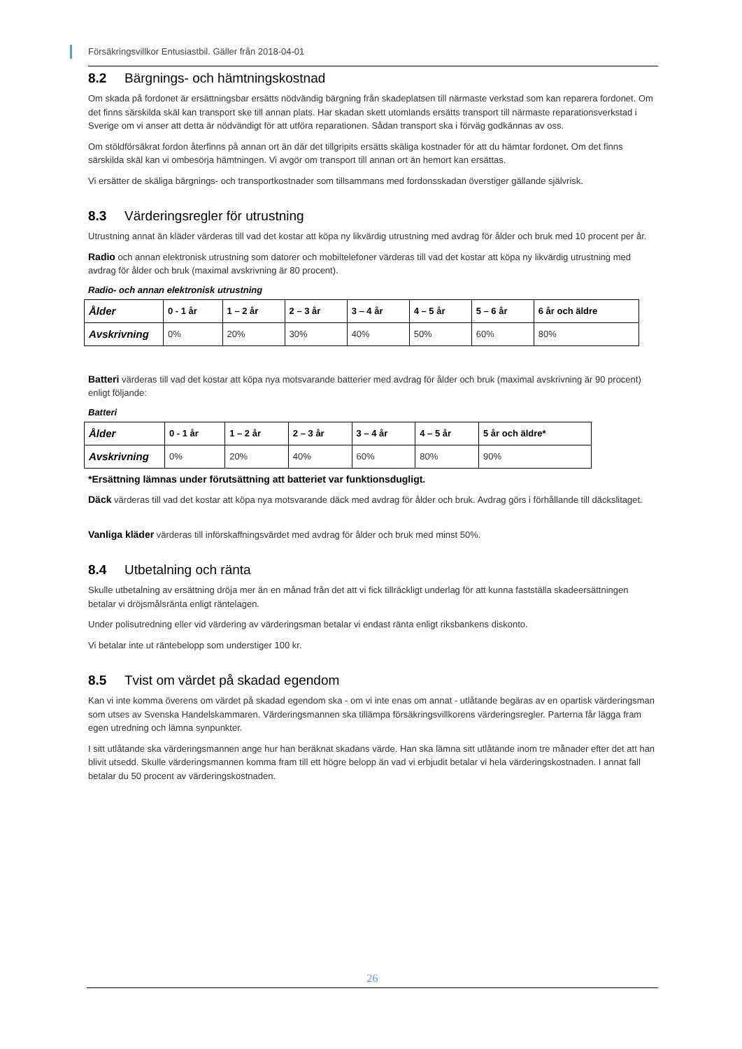Försäkringsvillkor Entusiastbil. Gäller från 2018-04-01
8.2 Bärgnings- och hämtningskostnad
Om skada på fordonet är ersättningsbar ersätts nödvändig bärgning från skadeplatsen till närmaste verkstad som kan reparera fordonet. Om det finns särskilda skäl kan transport ske till annan plats. Har skadan skett utomlands ersätts transport till närmaste reparationsverkstad i Sverige om vi anser att detta är nödvändigt för att utföra reparationen. Sådan transport ska i förväg godkännas av oss.
Om stöldförsäkrat fordon återfinns på annan ort än där det tillgripits ersätts skäliga kostnader för att du hämtar fordonet. Om det finns särskilda skäl kan vi ombesörja hämtningen. Vi avgör om transport till annan ort än hemort kan ersättas.
Vi ersätter de skäliga bärgnings- och transportkostnader som tillsammans med fordonsskadan överstiger gällande självrisk.
8.3 Värderingsregler för utrustning
Utrustning annat än kläder värderas till vad det kostar att köpa ny likvärdig utrustning med avdrag för ålder och bruk med 10 procent per år.
Radio och annan elektronisk utrustning som datorer och mobiltelefoner värderas till vad det kostar att köpa ny likvärdig utrustning med avdrag för ålder och bruk (maximal avskrivning är 80 procent).
Radio- och annan elektronisk utrustning
| Ålder | 0 - 1 år | 1 – 2 år | 2 – 3 år | 3 – 4 år | 4 – 5 år | 5 – 6 år | 6 år och äldre |
| Avskrivning | 0% | 20% | 30% | 40% | 50% | 60% | 80% |
Batteri värderas till vad det kostar att köpa nya motsvarande batterier med avdrag för ålder och bruk (maximal avskrivning är 90 procent) enligt följande:
Batteri
| Ålder | 0 - 1 år | 1 – 2 år | 2 – 3 år | 3 – 4 år | 4 – 5 år | 5 år och äldre* |
| Avskrivning | 0% | 20% | 40% | 60% | 80% | 90% |
*Ersättning lämnas under förutsättning att batteriet var funktionsdugligt.
Däck värderas till vad det kostar att köpa nya motsvarande däck med avdrag för ålder och bruk. Avdrag görs i förhållande till däckslitaget.
Vanliga kläder värderas till införskaffningsvärdet med avdrag för ålder och bruk med minst 50%.
8.4 Utbetalning och ränta
Skulle utbetalning av ersättning dröja mer än en månad från det att vi fick tillräckligt underlag för att kunna fastställa skadeersättningen betalar vi dröjsmålsränta enligt räntelagen.
Under polisutredning eller vid värdering av värderingsman betalar vi endast ränta enligt riksbankens diskonto.
Vi betalar inte ut räntebelopp som understiger 100 kr.
8.5 Tvist om värdet på skadad egendom
Kan vi inte komma överens om värdet på skadad egendom ska - om vi inte enas om annat - utlåtande begäras av en opartisk värderingsman som utses av Svenska Handelskammaren. Värderingsmannen ska tillämpa försäkringsvillkorens värderingsregler. Parterna får lägga fram egen utredning och lämna synpunkter.
I sitt utlåtande ska värderingsmannen ange hur han beräknat skadans värde. Han ska lämna sitt utlåtande inom tre månader efter det att han blivit utsedd. Skulle värderingsmannen komma fram till ett högre belopp än vad vi erbjudit betalar vi hela värderingskostnaden. I annat fall betalar du 50 procent av värderingskostnaden.
26